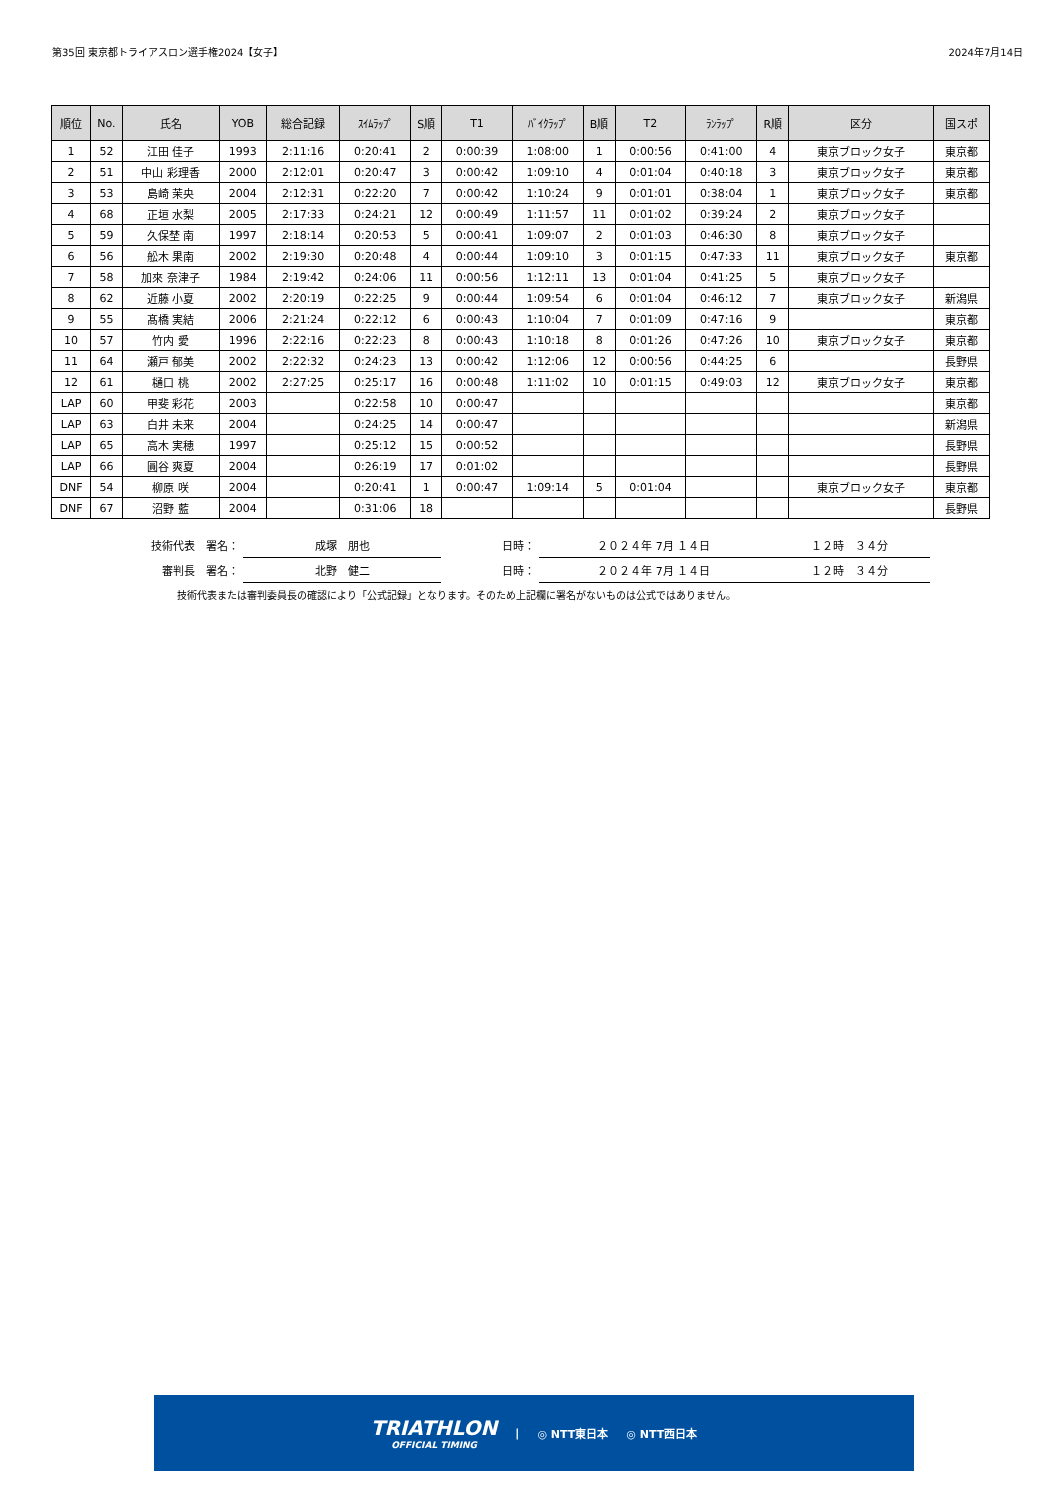第35回 東京都トライアスロン選手権2024【女子】 2024年7月14日
| 順位 | No. | 氏名 | YOB | 総合記録 | ｽｲﾑﾗｯﾌﾟ | S順 | T1 | ﾊﾞｲｸﾗｯﾌﾟ | B順 | T2 | ﾗﾝﾗｯﾌﾟ | R順 | 区分 | 国スポ |
| --- | --- | --- | --- | --- | --- | --- | --- | --- | --- | --- | --- | --- | --- | --- |
| 1 | 52 | 江田 佳子 | 1993 | 2:11:16 | 0:20:41 | 2 | 0:00:39 | 1:08:00 | 1 | 0:00:56 | 0:41:00 | 4 | 東京ブロック女子 | 東京都 |
| 2 | 51 | 中山 彩理香 | 2000 | 2:12:01 | 0:20:47 | 3 | 0:00:42 | 1:09:10 | 4 | 0:01:04 | 0:40:18 | 3 | 東京ブロック女子 | 東京都 |
| 3 | 53 | 島崎 茉央 | 2004 | 2:12:31 | 0:22:20 | 7 | 0:00:42 | 1:10:24 | 9 | 0:01:01 | 0:38:04 | 1 | 東京ブロック女子 | 東京都 |
| 4 | 68 | 正垣 水梨 | 2005 | 2:17:33 | 0:24:21 | 12 | 0:00:49 | 1:11:57 | 11 | 0:01:02 | 0:39:24 | 2 | 東京ブロック女子 | |
| 5 | 59 | 久保埜 南 | 1997 | 2:18:14 | 0:20:53 | 5 | 0:00:41 | 1:09:07 | 2 | 0:01:03 | 0:46:30 | 8 | 東京ブロック女子 | |
| 6 | 56 | 舩木 果南 | 2002 | 2:19:30 | 0:20:48 | 4 | 0:00:44 | 1:09:10 | 3 | 0:01:15 | 0:47:33 | 11 | 東京ブロック女子 | 東京都 |
| 7 | 58 | 加來 奈津子 | 1984 | 2:19:42 | 0:24:06 | 11 | 0:00:56 | 1:12:11 | 13 | 0:01:04 | 0:41:25 | 5 | 東京ブロック女子 | |
| 8 | 62 | 近藤 小夏 | 2002 | 2:20:19 | 0:22:25 | 9 | 0:00:44 | 1:09:54 | 6 | 0:01:04 | 0:46:12 | 7 | 東京ブロック女子 | 新潟県 |
| 9 | 55 | 髙橋 実結 | 2006 | 2:21:24 | 0:22:12 | 6 | 0:00:43 | 1:10:04 | 7 | 0:01:09 | 0:47:16 | 9 | | 東京都 |
| 10 | 57 | 竹内 愛 | 1996 | 2:22:16 | 0:22:23 | 8 | 0:00:43 | 1:10:18 | 8 | 0:01:26 | 0:47:26 | 10 | 東京ブロック女子 | 東京都 |
| 11 | 64 | 瀬戸 郁美 | 2002 | 2:22:32 | 0:24:23 | 13 | 0:00:42 | 1:12:06 | 12 | 0:00:56 | 0:44:25 | 6 | | 長野県 |
| 12 | 61 | 樋口 桃 | 2002 | 2:27:25 | 0:25:17 | 16 | 0:00:48 | 1:11:02 | 10 | 0:01:15 | 0:49:03 | 12 | 東京ブロック女子 | 東京都 |
| LAP | 60 | 甲斐 彩花 | 2003 | | 0:22:58 | 10 | 0:00:47 | | | | | | | 東京都 |
| LAP | 63 | 白井 未来 | 2004 | | 0:24:25 | 14 | 0:00:47 | | | | | | | 新潟県 |
| LAP | 65 | 高木 実穂 | 1997 | | 0:25:12 | 15 | 0:00:52 | | | | | | | 長野県 |
| LAP | 66 | 圓谷 爽夏 | 2004 | | 0:26:19 | 17 | 0:01:02 | | | | | | | 長野県 |
| DNF | 54 | 柳原 咲 | 2004 | | 0:20:41 | 1 | 0:00:47 | 1:09:14 | 5 | 0:01:04 | | | 東京ブロック女子 | 東京都 |
| DNF | 67 | 沼野 藍 | 2004 | | 0:31:06 | 18 | | | | | | | | 長野県 |
| 技術代表 署名： | 成塚 朋也 | 日時： | ２０２４年 7月 １４日 | １２時 ３４分 |
| 審判長 署名： | 北野 健二 | 日時： | ２０２４年 7月 １４日 | １２時 ３４分 |
技術代表または審判委員長の確認により「公式記録」となります。そのため上記欄に署名がないものは公式ではありません。
TRIATHLON
OFFICIAL TIMING
| ◎ NTT東日本 ◎ NTT西日本